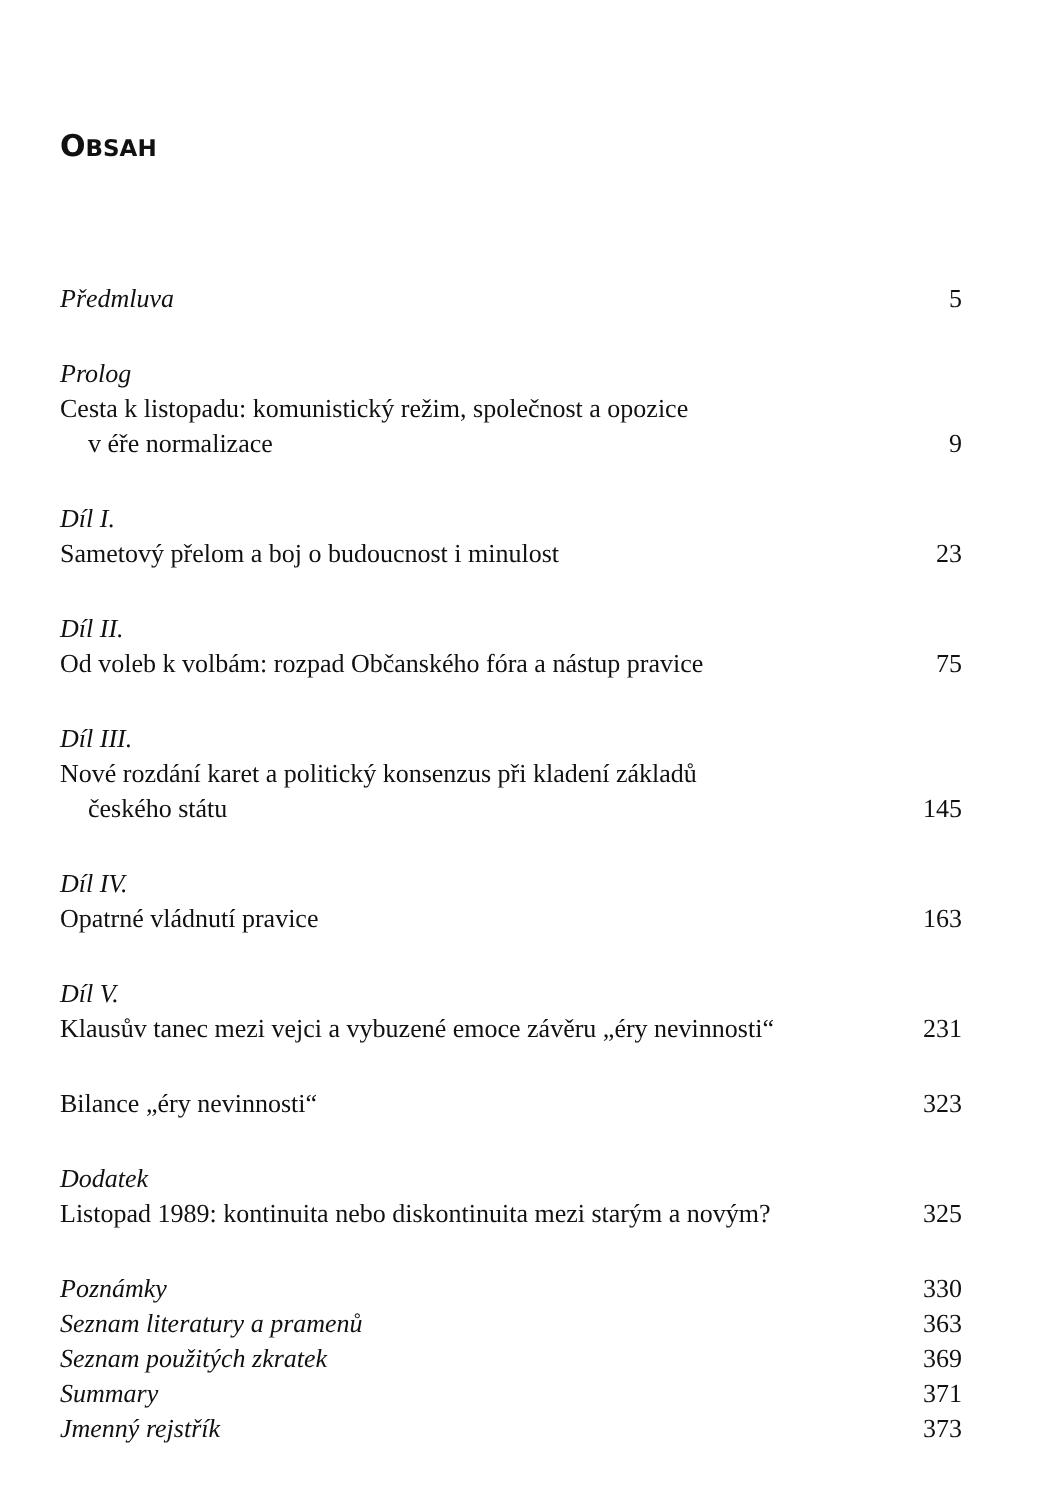OBSAH
Předmluva 5
Prolog
Cesta k listopadu: komunistický režim, společnost a opozice
v éře normalizace 9
Díl I.
Sametový přelom a boj o budoucnost i minulost 23
Díl II.
Od voleb k volbám: rozpad Občanského fóra a nástup pravice 75
Díl III.
Nové rozdání karet a politický konsenzus při kladení základů
českého státu 145
Díl IV.
Opatrné vládnutí pravice 163
Díl V.
Klausův tanec mezi vejci a vybuzené emoce závěru „éry nevinnosti“231
Bilance „éry nevinnosti“323
Dodatek
Listopad 1989: kontinuita nebo diskontinuita mezi starým a novým? 325
Poznámky 330
Seznam literatury a pramenů 363
Seznam použitých zkratek 369
Summary 371
Jmenný rejstřík 373